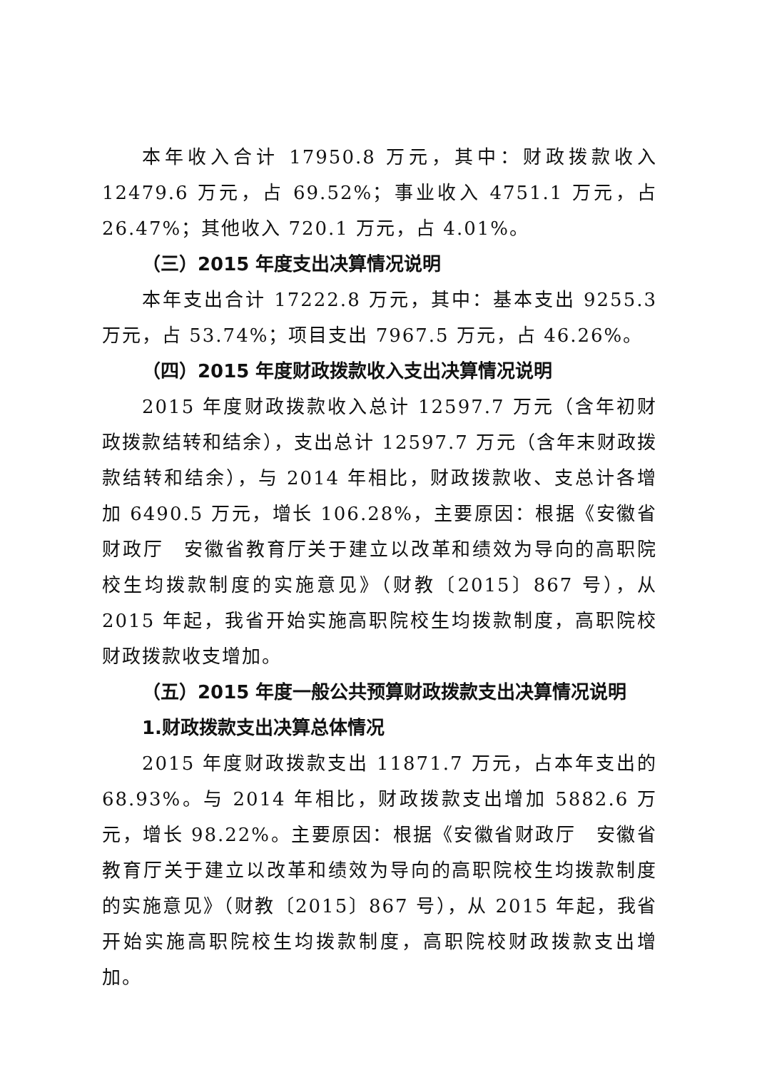本年收入合计 17950.8 万元，其中：财政拨款收入 12479.6 万元，占 69.52%；事业收入 4751.1 万元，占 26.47%；其他收入 720.1 万元，占 4.01%。
（三）2015 年度支出决算情况说明
本年支出合计 17222.8 万元，其中：基本支出 9255.3 万元，占 53.74%；项目支出 7967.5 万元，占 46.26%。
（四）2015 年度财政拨款收入支出决算情况说明
2015 年度财政拨款收入总计 12597.7 万元（含年初财政拨款结转和结余），支出总计 12597.7 万元（含年末财政拨款结转和结余），与 2014 年相比，财政拨款收、支总计各增加 6490.5 万元，增长 106.28%，主要原因：根据《安徽省财政厅　安徽省教育厅关于建立以改革和绩效为导向的高职院校生均拨款制度的实施意见》（财教〔2015〕867 号），从 2015 年起，我省开始实施高职院校生均拨款制度，高职院校财政拨款收支增加。
（五）2015 年度一般公共预算财政拨款支出决算情况说明
1.财政拨款支出决算总体情况
2015 年度财政拨款支出 11871.7 万元，占本年支出的 68.93%。与 2014 年相比，财政拨款支出增加 5882.6 万元，增长 98.22%。主要原因：根据《安徽省财政厅　安徽省教育厅关于建立以改革和绩效为导向的高职院校生均拨款制度的实施意见》（财教〔2015〕867 号），从 2015 年起，我省开始实施高职院校生均拨款制度，高职院校财政拨款支出增加。